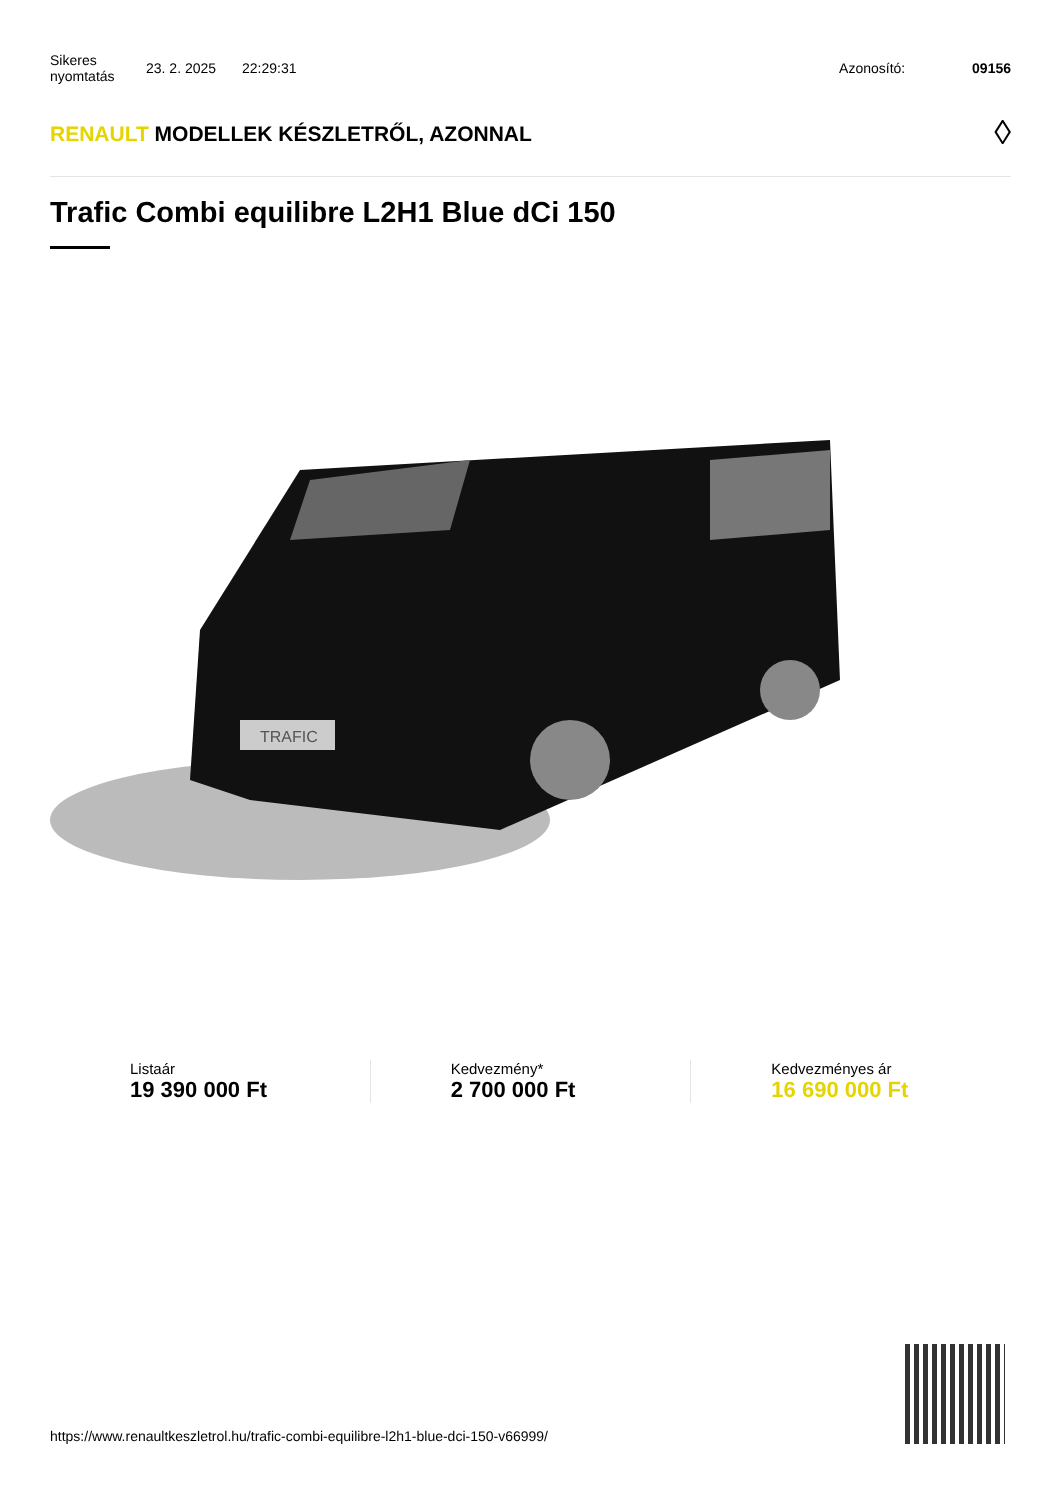Sikeres nyomtatás
23. 2. 2025 22:29:31 Azonosító: 09156
RENAULT MODELLEK KÉSZLETRŐL, AZONNAL
◊
Trafic Combi equilibre L2H1 Blue dCi 150
TRAFIC
Listaár
19 390 000 Ft
Kedvezmény*
2 700 000 Ft
Kedvezményes ár
16 690 000 Ft
https://www.renaultkeszletrol.hu/trafic-combi-equilibre-l2h1-blue-dci-150-v66999/